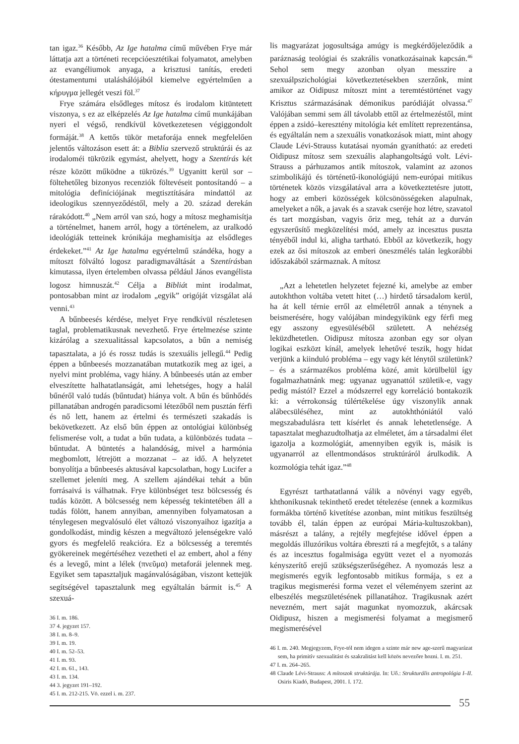tan igaz.<sup>36</sup> Később, Az Ige hatalma című művében Frye már láttatja azt a történeti recepcióesztétikai folyamatot, amelyben az evangéliumok anyaga, a krisztusi tanítás, eredeti ótestamentumi utaláshálójából kiemelve egyértelműen a κήρυγμα jellegét veszi föl.<sup>37</sup>
Frye számára elsődleges mítosz és irodalom kitüntetett viszonya, s ez az elképzelés Az Ige hatalma című munkájában nyeri el végső, rendkívül következetesen végiggondolt formáját.<sup>38</sup> A kettős tükör metaforája ennek megfelelően jelentős változáson esett át: a Biblia szervező struktúrái és az irodalom­éi tükrözik egymást, ahelyett, hogy a Szentírás két része között működne a tükrözés.<sup>39</sup> Ugyanitt kerül sor – föltehetőleg bizonyos recenziók föltevéseit pontosítandó – a mitológia definíciójának megtisztítására mindattól az ideologikus szennyeződéstől, mely a 20. század derekán rárakódott.<sup>40</sup> „Nem arról van szó, hogy a mítosz meghamisítja a történelmet, hanem arról, hogy a történelem, az uralkodó ideológiák tetteinek krónikája meghamisítja az elsődleges érdekeket.”<sup>41</sup> Az Ige hatalma egyértelmű szándéka, hogy a mítoszt fölváltó logosz paradigmaváltását a Szentírásban kimutassa, ilyen értelemben olvassa például János evangélista logosz himnuszát.<sup>42</sup> Célja a Bibliát mint irodalmat, pontosabban mint az irodalom „egyik” origóját vizsgálat alá venni.<sup>43</sup>
A bűnbeesés kérdése, melyet Frye rendkívül részletesen taglal, problematikusnak nevezhető. Frye értelmezése szinte kizárólag a szexualitással kapcsolatos, a bűn a nemiség tapasztalata, a jó és rossz tudás is szexuális jellegű.<sup>44</sup> Pedig éppen a bűnbeesés mozzanatában mutatkozik meg az igei, a nyelvi mint probléma, vagy hiány. A bűnbeesés után az ember elveszítette halhatatlanságát, ami lehetséges, hogy a halál bűnéről való tudás (bűntudat) hiánya volt. A bűn és bűnhődés pillanatában androgén paradicsomi létezőből nem pusztán férfi és nő lett, hanem az értelmi és természeti szakadás is bekövetkezett. Az első bűn éppen az ontológiai különbség felismerése volt, a tudat a bűn tudata, a különbözés tudata – bűntudat. A büntetés a halandóság, mivel a harmónia megbomlott, létrejött a mozzanat – az idő. A helyzetet bonyolítja a bűnbeesés aktusával kapcsolatban, hogy Lucifer a szellemet jeleníti meg. A szellem ajándékai tehát a bűn forrásaivá is válhatnak. Frye különbséget tesz bölcsesség és tudás között. A bölcsesség nem képesség tekintetében áll a tudás fölött, hanem annyiban, amennyiben folyamatosan a ténylegesen megvalósuló élet változó viszonyaihoz igazítja a gondolkodást, mindig készen a megváltozó jelenségekre való gyors és megfelelő reakcióra. Ez a bölcsesség a teremtés gyökereinek megértéséhez vezetheti el az embert, ahol a fény és a levegő, mint a lélek (πνεῦμα) metaforái jelennek meg. Egyiket sem tapasztaljuk magánvalóságában, viszont kettejük segítségével tapasztalunk meg egyáltalán bármit is.<sup>45</sup> A szexuá-
36 I. m. 186.
37 4. jegyzet 157.
38 I. m. 8–9.
39 I. m. 19.
40 I. m. 52–53.
41 I. m. 93.
42 I. m. 61., 143.
43 I. m. 134.
44 3. jegyzet 191–192.
45 I. m. 212-215. Vö. ezzel i. m. 237.
lis magyarázat jogosultsága amúgy is megkérdőjeleződik a paráznaság teológiai és szakrális vonatkozásainak kapcsán.<sup>46</sup> Sehol sem megy azonban olyan messzire a szexuálpszichológiai következtetésekben szerzőnk, mint amikor az Oidipusz mítoszt mint a teremtéstörténet vagy Krisztus származásának démonikus paródiáját olvassa.<sup>47</sup> Valójában semmi sem áll távolabb ettől az értelmezéstől, mint éppen a zsidó–keresztény mitológia két említett reprezentánsa, és egyáltalán nem a szexuális vonatkozások miatt, mint ahogy Claude Lévi-Strauss kutatásai nyomán gyanítható: az eredeti Oidipusz mítosz sem szexuális alaphangoltságú volt. Lévi-Strauss a párhuzamos antik mítoszok, valamint az azonos szimbolikájú és történetű-ikonológiájú nem-európai mitikus történetek közös vizsgálatával arra a következtetésre jutott, hogy az emberi közösségek kölcsönösségeken alapulnak, amelyeket a nők, a javak és a szavak cseréje hoz létre, szavatol és tart mozgásban, vagyis őriz meg, tehát az a durván egyszerűsítő megközelítési mód, amely az incesztus puszta tényéből indul ki, aligha tartható. Ebből az következik, hogy ezek az ősi mítoszok az emberi öneszmélés talán legkorábbi időszakából származnak. A mítosz
„Azt a lehetetlen helyzetet fejezné ki, amelybe az ember autokhthon voltába vetett hitet (…) hirdető társadalom kerül, ha át kell térnie erről az elméletről annak a ténynek a beismerésére, hogy valójában mindegyikünk egy férfi meg egy asszony egyesüléséből született. A nehézség leküzdhetetlen. Oidipusz mítosza azonban egy sor olyan logikai eszközt kínál, amelyek lehetővé teszik, hogy hidat verjünk a kiinduló probléma – egy vagy két lénytől születünk? – és a származékos probléma közé, amit körülbelül így fogalmazhatnánk meg: ugyanaz ugyanattól születik-e, vagy pedig mástól? Ezzel a módszerrel egy korreláció bontakozik ki: a vérrokonság túlértékelése úgy viszonylik annak alábecsüléséhez, mint az autokhthóniától való megszabadulásra tett kísérlet és annak lehetetlensége. A tapasztalat meghazudtolhatja az elméletet, ám a társadalmi élet igazolja a kozmológiát, amennyiben egyik is, másik is ugyanarról az ellentmondásos struktúráról árulkodik. A kozmológia tehát igaz.”<sup>48</sup>
Egyrészt tarthatatlanná válik a növényi vagy egyéb, khthonikusnak tekinthető eredet tételezése (ennek a kozmikus formákba történő kivetítése azonban, mint mitikus feszültség tovább él, talán éppen az európai Mária-kultuszokban), másrészt a talány, a rejtély megfejtése idővel éppen a megoldás illuzórikus voltára ébreszti rá a megfejtőt, s a talány és az incesztus fogalmisága együtt vezet el a nyomozás kényszerítő erejű szükségszerűségéhez. A nyomozás lesz a megismerés egyik legfontosabb mitikus formája, s ez a tragikus megismerési forma vezet el véleményem szerint az elbeszélés megszületésének pillanatához. Tragikusnak azért nevezném, mert saját magunkat nyomozzuk, akárcsak Oidipusz, hiszen a megismerési folyamat a megismerő megismerésével
46 I. m. 240. Megjegyzem, Frye-tól nem idegen a szinte már new age-szerű magyarázat sem, ha primitív szexualitást és szakralitást kell közös nevezőre hozni. I. m. 251.
47 I. m. 264–265.
48 Claude Lévi-Strauss: A mítoszok struktúrája. In: Uő.: Strukturális antropológia I–II. Osiris Kiadó, Budapest, 2001. I. 172.
55